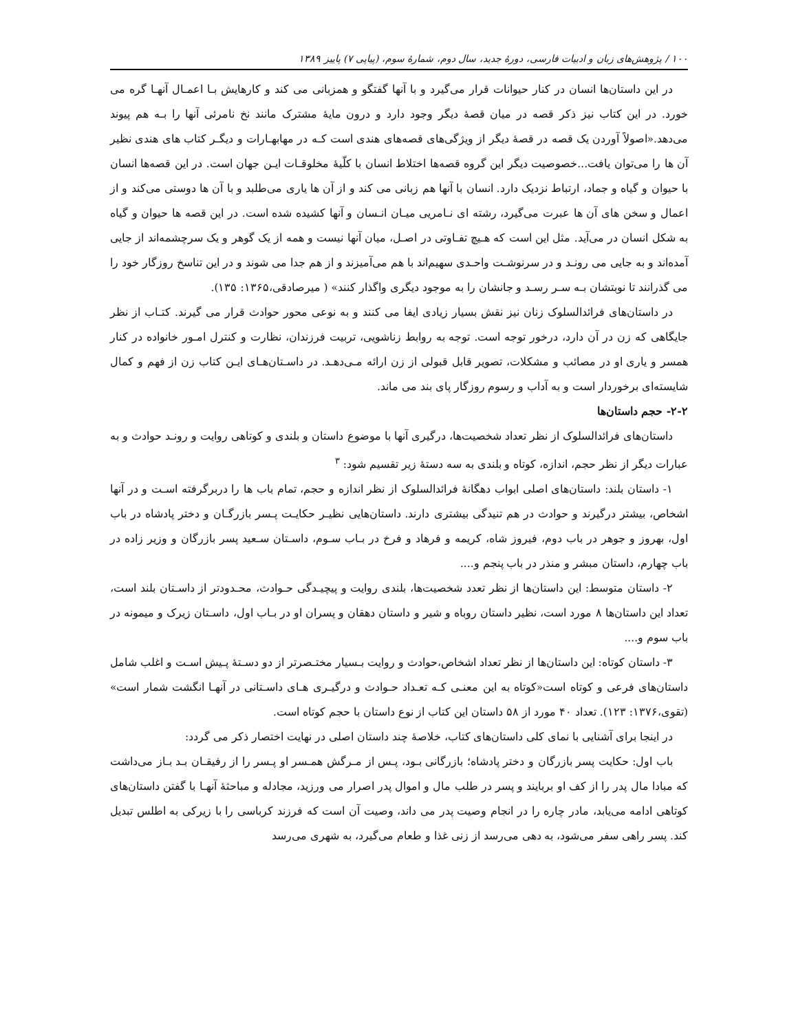۱۰۰ / پژوهش‌های زبان و ادبیات فارسی، دورهٔ جدید، سال دوم، شمارهٔ سوم، (پیاپی ۷) پاییز ۱۳۸۹
در این داستان‌ها انسان در کنار حیوانات قرار می‌گیرد و با آنها گفتگو و همزبانی می کند و کارهایش بـا اعمـال آنهـا گره می خورد. در این کتاب نیز ذکر قصه در میان قصهٔ دیگر وجود دارد و درون مایهٔ مشترک مانند نخ نامرئی آنها را بـه هم پیوند می‌دهد.«اصولاً آوردن یک قصه در قصهٔ دیگر از ویژگی‌های قصه‌های هندی است کـه در مهابهـارات و دیگـر کتاب های هندی نظیر آن ها را می‌توان یافت...خصوصیت دیگر این گروه قصه‌ها اختلاط انسان با کلّیهٔ مخلوقـات ایـن جهان است. در این قصه‌ها انسان با حیوان و گیاه و جماد، ارتباط نزدیک دارد. انسان با آنها هم زبانی می کند و از آن ها یاری می‌طلبد و با آن ها دوستی می‌کند و از اعمال و سخن های آن ها عبرت می‌گیرد، رشته ای نـامریی میـان انـسان و آنها کشیده شده است. در این قصه ها حیوان و گیاه به شکل انسان در می‌آید. مثل این است که هـیچ تفـاوتی در اصـل، میان آنها نیست و همه از یک گوهر و یک سرچشمه‌اند از جایی آمده‌اند و به جایی می رونـد و در سرنوشـت واحـدی سهیم‌اند با هم می‌آمیزند و از هم جدا می شوند و در این تناسخ روزگار خود را می گذرانند تا نوبتشان بـه سـر رسـد و جانشان را به موجود دیگری واگذار کنند» ( میرصادقی،۱۳۶۵: ۱۳۵).
در داستان‌های فرائدالسلوک زنان نیز نقش بسیار زیادی ایفا می کنند و به نوعی محور حوادث قرار می گیرند. کتـاب از نظر جایگاهی که زن در آن دارد، درخور توجه است. توجه به روابط زناشویی، تربیت فرزندان، نظارت و کنترل امـور خانواده در کنار همسر و یاری او در مصائب و مشکلات، تصویر قابل قبولی از زن ارائه مـی‌دهـد. در داسـتان‌هـای ایـن کتاب زن از فهم و کمال شایسته‌ای برخوردار است و به آداب و رسوم روزگار پای بند می ماند.
۲-۲- حجم داستان‌ها
داستان‌های فرائدالسلوک از نظر تعداد شخصیت‌ها، درگیری آنها با موضوع داستان و بلندی و کوتاهی روایت و رونـد حوادث و به عبارات دیگر از نظر حجم، اندازه، کوتاه و بلندی به سه دستهٔ زیر تقسیم شود: <sup>۳</sup>
۱- داستان بلند: داستان‌های اصلی ابواب دهگانهٔ فرائدالسلوک از نظر اندازه و حجم، تمام باب ها را دربرگرفته اسـت و در آنها اشخاص، بیشتر درگیرند و حوادث در هم تنیدگی بیشتری دارند. داستان‌هایی نظیـر حکایـت پـسر بازرگـان و دختر پادشاه در باب اول، بهروز و جوهر در باب دوم، فیروز شاه، کریمه و فرهاد و فرخ در بـاب سـوم، داسـتان سـعید پسر بازرگان و وزیر زاده در باب چهارم، داستان مبشر و منذر در باب پنجم و....
۲- داستان متوسط: این داستان‌ها از نظر تعدد شخصیت‌ها، بلندی روایت و پیچیـدگی حـوادث، محـدودتر از داسـتان بلند است، تعداد این داستان‌ها ۸ مورد است، نظیر داستان روباه و شیر و داستان دهقان و پسران او در بـاب اول، داسـتان زیرک و میمونه در باب سوم و....
۳- داستان کوتاه: این داستان‌ها از نظر تعداد اشخاص،حوادث و روایت بـسیار مختـصرتر از دو دسـتهٔ پـیش اسـت و اغلب شامل داستان‌های فرعی و کوتاه است«کوتاه به این معنـی کـه تعـداد حـوادث و درگیـری هـای داسـتانی در آنهـا انگشت شمار است» (تقوی،۱۳۷۶: ۱۲۳). تعداد ۴۰ مورد از ۵۸ داستان این کتاب از نوع داستان با حجم کوتاه است.
در اینجا برای آشنایی با نمای کلی داستان‌های کتاب، خلاصهٔ چند داستان اصلی در نهایت اختصار ذکر می گردد:
باب اول: حکایت پسر بازرگان و دختر پادشاه؛ بازرگانی بـود، پـس از مـرگش همـسر او پـسر را از رفیقـان بـد بـاز می‌داشت که مبادا مال پدر را از کف او بربایند و پسر در طلب مال و اموال پدر اصرار می ورزید، مجادله و مباحثهٔ آنهـا با گفتن داستان‌های کوتاهی ادامه می‌یابد، مادر چاره را در انجام وصیت پدر می داند، وصیت آن است که فرزند کرباسی را با زیرکی به اطلس تبدیل کند. پسر راهی سفر می‌شود، به دهی می‌رسد از زنی غذا و طعام می‌گیرد، به شهری می‌رسد